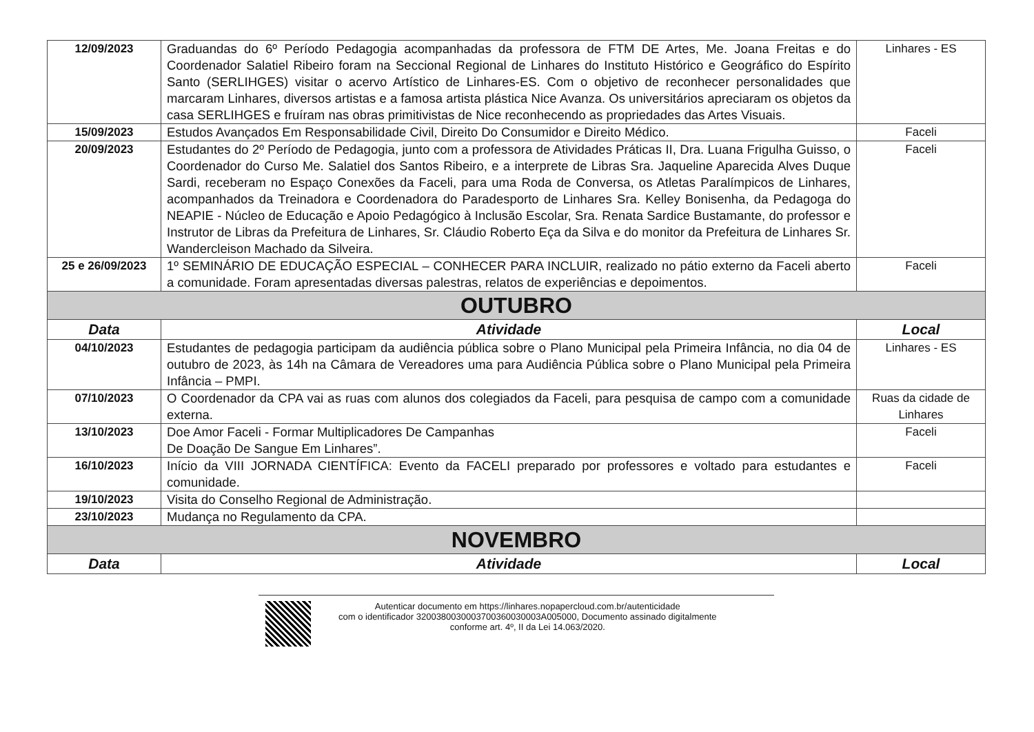| 12/09/2023 | Graduandas do 6º Período Pedagogia acompanhadas da professora de FTM DE Artes, Me. Joana Freitas e do Coordenador Salatiel Ribeiro foram na Seccional Regional de Linhares do Instituto Histórico e Geográfico do Espírito Santo (SERLIHGES) visitar o acervo Artístico de Linhares-ES. Com o objetivo de reconhecer personalidades que marcaram Linhares, diversos artistas e a famosa artista plástica Nice Avanza. Os universitários apreciaram os objetos da casa SERLIHGES e fruíram nas obras primitivistas de Nice reconhecendo as propriedades das Artes Visuais. | Linhares - ES |
| 15/09/2023 | Estudos Avançados Em Responsabilidade Civil, Direito Do Consumidor e Direito Médico. | Faceli |
| 20/09/2023 | Estudantes do 2º Período de Pedagogia, junto com a professora de Atividades Práticas II, Dra. Luana Frigulha Guisso, o Coordenador do Curso Me. Salatiel dos Santos Ribeiro, e a interprete de Libras Sra. Jaqueline Aparecida Alves Duque Sardi, receberam no Espaço Conexões da Faceli, para uma Roda de Conversa, os Atletas Paralímpicos de Linhares, acompanhados da Treinadora e Coordenadora do Paradesporto de Linhares Sra. Kelley Bonisenha, da Pedagoga do NEAPIE - Núcleo de Educação e Apoio Pedagógico à Inclusão Escolar, Sra. Renata Sardice Bustamante, do professor e Instrutor de Libras da Prefeitura de Linhares, Sr. Cláudio Roberto Eça da Silva e do monitor da Prefeitura de Linhares Sr. Wandercleison Machado da Silveira. | Faceli |
| 25 e 26/09/2023 | 1º SEMINÁRIO DE EDUCAÇÃO ESPECIAL – CONHECER PARA INCLUIR, realizado no pátio externo da Faceli aberto a comunidade. Foram apresentadas diversas palestras, relatos de experiências e depoimentos. | Faceli |
| OUTUBRO | | |
| Data | Atividade | Local |
| 04/10/2023 | Estudantes de pedagogia participam da audiência pública sobre o Plano Municipal pela Primeira Infância, no dia 04 de outubro de 2023, às 14h na Câmara de Vereadores uma para Audiência Pública sobre o Plano Municipal pela Primeira Infância – PMPI. | Linhares - ES |
| 07/10/2023 | O Coordenador da CPA vai as ruas com alunos dos colegiados da Faceli, para pesquisa de campo com a comunidade externa. | Ruas da cidade de Linhares |
| 13/10/2023 | Doe Amor Faceli - Formar Multiplicadores De Campanhas De Doação De Sangue Em Linhares”. | Faceli |
| 16/10/2023 | Início da VIII JORNADA CIENTÍFICA: Evento da FACELI preparado por professores e voltado para estudantes e comunidade. | Faceli |
| 19/10/2023 | Visita do Conselho Regional de Administração. | |
| 23/10/2023 | Mudança no Regulamento da CPA. | |
| NOVEMBRO | | |
| Data | Atividade | Local |
Autenticar documento em https://linhares.nopapercloud.com.br/autenticidade
com o identificador 320038003000370036003000​3A005000, Documento assinado digitalmente
conforme art. 4º, II da Lei 14.063/2020.